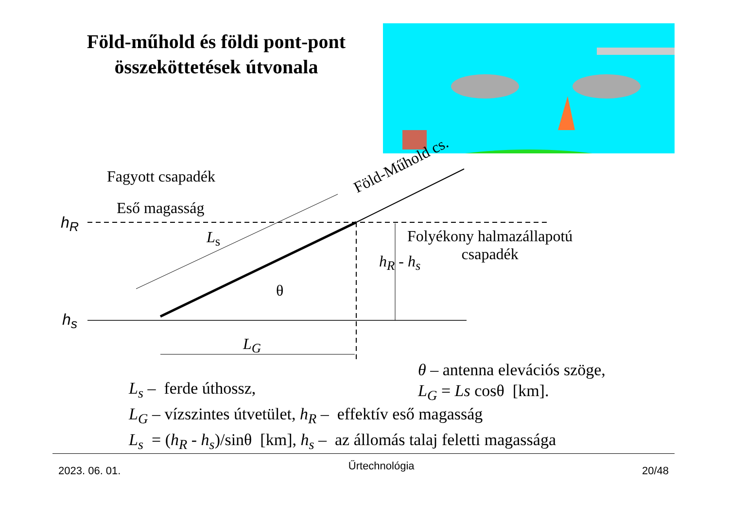Föld-műhold és földi pont-pont összeköttetések útvonala
Fagyott csapadék
Eső magasság
h<sub>R</sub>
h<sub>s</sub>
Föld-Műhold cs.
L<sub>s</sub>
θ
h<sub>R</sub> - h<sub>s</sub>
Folyékony halmazállapotú
csapadék
L<sub>G</sub>
θ – antenna elevációs szöge,
L<sub>G</sub> = Ls cosθ [km].
L<sub>s</sub> – ferde úthossz,
L<sub>G</sub> – vízszintes útvetület, h<sub>R</sub> – effektív eső magasság
L<sub>s</sub> = (h<sub>R</sub> - h<sub>s</sub>)/sinθ [km], h<sub>s</sub> – az állomás talaj feletti magassága
2023. 06. 01. Űrtechnológia 20/48